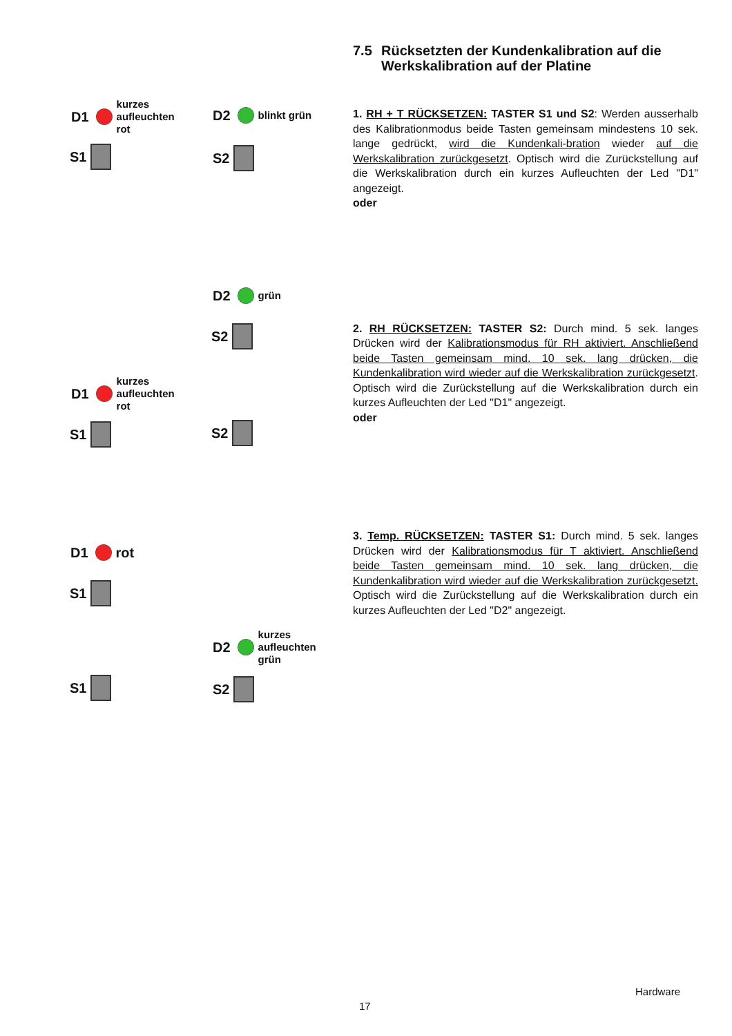7.5 Rücksetzten der Kundenkalibration auf die Werkskalibration auf der Platine
1. RH + T RÜCKSETZEN: TASTER S1 und S2: Werden ausserhalb des Kalibrationmodus beide Tasten gemeinsam mindestens 10 sek. lange gedrückt, wird die Kundenkali-bration wieder auf die Werkskalibration zurückgesetzt. Optisch wird die Zurückstellung auf die Werkskalibration durch ein kurzes Aufleuchten der Led "D1" angezeigt.
oder
2. RH RÜCKSETZEN: TASTER S2: Durch mind. 5 sek. langes Drücken wird der Kalibrationsmodus für RH aktiviert. Anschließend beide Tasten gemeinsam mind. 10 sek. lang drücken, die Kundenkalibration wird wieder auf die Werkskalibration zurückgesetzt. Optisch wird die Zurückstellung auf die Werkskalibration durch ein kurzes Aufleuchten der Led "D1" angezeigt.
oder
3. Temp. RÜCKSETZEN: TASTER S1: Durch mind. 5 sek. langes Drücken wird der Kalibrationsmodus für T aktiviert. Anschließend beide Tasten gemeinsam mind. 10 sek. lang drücken, die Kundenkalibration wird wieder auf die Werkskalibration zurückgesetzt. Optisch wird die Zurückstellung auf die Werkskalibration durch ein kurzes Aufleuchten der Led "D2" angezeigt.
D1 kurzes
aufleuchten
rot
D2 blinkt grün
S1 S2
D2 grün
S2
D1 kurzes
aufleuchten
rot
S1 S2
D1 rot
S1
D2 kurzes
aufleuchten
grün
S1 S2
Hardware
17